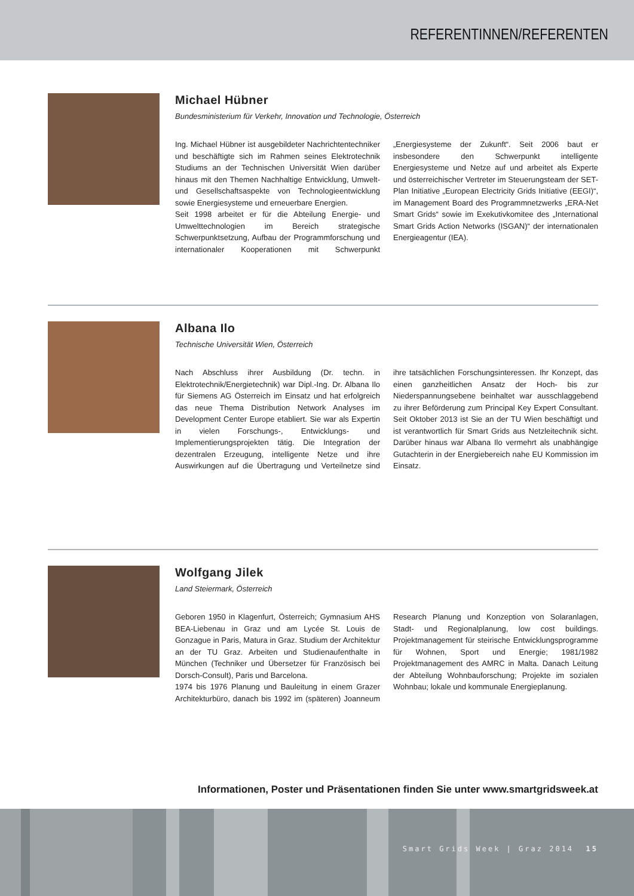REFERENTINNEN/REFERENTEN
Michael Hübner
Bundesministerium für Verkehr, Innovation und Technologie, Österreich
Ing. Michael Hübner ist ausgebildeter Nachrichtentechniker und beschäftigte sich im Rahmen seines Elektrotechnik Studiums an der Technischen Universität Wien darüber hinaus mit den Themen Nachhaltige Entwicklung, Umwelt- und Gesellschaftsaspekte von Technologieentwicklung sowie Energiesysteme und erneuerbare Energien.
Seit 1998 arbeitet er für die Abteilung Energie- und Umwelttechnologien im Bereich strategische Schwerpunktsetzung, Aufbau der Programmforschung und internationaler Kooperationen mit Schwerpunkt „Energiesysteme der Zukunft“. Seit 2006 baut er insbesondere den Schwerpunkt intelligente Energiesysteme und Netze auf und arbeitet als Experte und österreichischer Vertreter im Steuerungsteam der SET-Plan Initiative „European Electricity Grids Initiative (EEGI)“, im Management Board des Programmnetzwerks „ERA-Net Smart Grids“ sowie im Exekutivkomitee des „International Smart Grids Action Networks (ISGAN)“ der internationalen Energieagentur (IEA).
Albana Ilo
Technische Universität Wien, Österreich
Nach Abschluss ihrer Ausbildung (Dr. techn. in Elektrotechnik/Energietechnik) war Dipl.-Ing. Dr. Albana Ilo für Siemens AG Österreich im Einsatz und hat erfolgreich das neue Thema Distribution Network Analyses im Development Center Europe etabliert. Sie war als Expertin in vielen Forschungs-, Entwicklungs- und Implementierungsprojekten tätig. Die Integration der dezentralen Erzeugung, intelligente Netze und ihre Auswirkungen auf die Übertragung und Verteilnetze sind ihre tatsächlichen Forschungsinteressen. Ihr Konzept, das einen ganzheitlichen Ansatz der Hoch- bis zur Niederspannungsebene beinhaltet war ausschlaggebend zu ihrer Beförderung zum Principal Key Expert Consultant. Seit Oktober 2013 ist Sie an der TU Wien beschäftigt und ist verantwortlich für Smart Grids aus Netzleitechnik sicht. Darüber hinaus war Albana Ilo vermehrt als unabhängige Gutachterin in der Energiebereich nahe EU Kommission im Einsatz.
Wolfgang Jilek
Land Steiermark, Österreich
Geboren 1950 in Klagenfurt, Österreich; Gymnasium AHS BEA-Liebenau in Graz und am Lycée St. Louis de Gonzague in Paris, Matura in Graz. Studium der Architektur an der TU Graz. Arbeiten und Studienaufenthalte in München (Techniker und Übersetzer für Französisch bei Dorsch-Consult), Paris und Barcelona.
1974 bis 1976 Planung und Bauleitung in einem Grazer Architekturbüro, danach bis 1992 im (späteren) Joanneum Research Planung und Konzeption von Solaranlagen, Stadt- und Regionalplanung, low cost buildings. Projektmanagement für steirische Entwicklungsprogramme für Wohnen, Sport und Energie; 1981/1982 Projektmanagement des AMRC in Malta. Danach Leitung der Abteilung Wohnbauforschung; Projekte im sozialen Wohnbau; lokale und kommunale Energieplanung.
Informationen, Poster und Präsentationen finden Sie unter www.smartgridsweek.at
Smart Grids Week | Graz 2014 15